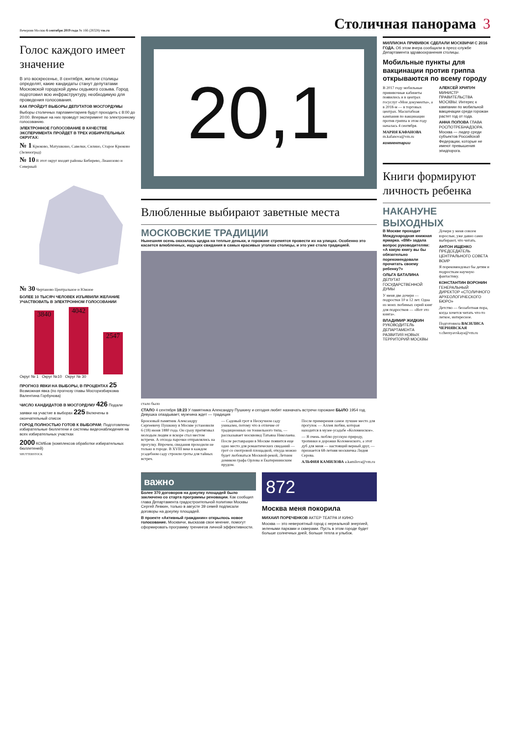Вечерняя Москва 6 сентября 2019 года № 166 (28328) vm.ru
Столичная панорама 3
Голос каждого имеет значение
В это воскресенье, 8 сентября, жители столицы определят, какие кандидаты станут депутатами Московской городской думы седьмого созыва. Город подготовил всю инфраструктуру, необходимую для проведения голосования.
КАК ПРОЙДУТ ВЫБОРЫ ДЕПУТАТОВ МОСГОРДУМЫ
Выборы столичных парламентариев будут проходить с 8:00 до 20:00. Впервые на них проведут эксперимент по электронному голосованию.
ЭЛЕКТРОННОЕ ГОЛОСОВАНИЕ В КАЧЕСТВЕ ЭКСПЕРИМЕНТА ПРОЙДЕТ В ТРЕХ ИЗБИРАТЕЛЬНЫХ ОКРУГАХ:
№ 1 Крюково, Матушкино, Савелки, Силино, Старое Крюково (Зеленоград)
№ 10 В этот округ входят районы Бибирево, Лианозово и Северный
№ 30 Чертаново Центральное и Южное
БОЛЕЕ 10 ТЫСЯЧ ЧЕЛОВЕК ИЗЪЯВИЛИ ЖЕЛАНИЕ УЧАСТВОВАТЬ В ЭЛЕКТРОННОМ ГОЛОСОВАНИИ
3840
4042
2547
Округ № 1 Округ №10 Округ № 30
ПРОГНОЗ ЯВКИ НА ВЫБОРЫ, В ПРОЦЕНТАХ 25 Возможная явка (по прогнозу главы Мосгоризбиркома Валентина Горбунова)
ЧИСЛО КАНДИДАТОВ В МОСГОРДУМУ 426 Подали заявки на участие в выборах 225 Включены в окончательный список
ГОРОД ПОЛНОСТЬЮ ГОТОВ К ВЫБОРАМ: Подготовлены избирательные бюллетени и системы видеонаблюдения на всех избирательных участках
2000 КОИБов (комплексов обработки избирательных бюллетеней)
SHUTTERSTOCK
20,1
Влюбленные выбирают заветные места
МОСКОВСКИЕ ТРАДИЦИИ
Нынешняя осень оказалась щедра на теплые деньки, и горожане стремятся провести их на улицах. Особенно это касается влюбленных, ищущих свидания в самых красивых уголках столицы, и это уже стало традицией.
стало было
СТАЛО 4 сентября 18:23 У памятника Александру Пушкину и сегодня любят назначать встречи горожане БЫЛО 1954 год. Девушка опаздывает, мужчина ждет — традиция
Бронзовый памятник Александру Сергеевичу Пушкину в Москве установили 6 (18) июня 1880 года. Он сразу притягивал молодым людям и вскоре стал местом встречи. А отсюда парочки отправлялись на прогулку. Впрочем, свидания проходили не только в городе. В XVIII веке в каждом усадебном саду строили гроты для тайных встреч.
— Садовый грот в Нескучном саду уникален, потому что в отличие от традиционных он тоннельного типа, — рассказывает москвовед Татьяна Николаева.
После реставрации в Москве появится еще одно место для романтических свиданий — грот со смотровой площадкой, откуда можно будет любоваться Москвой-рекой, Летним домиком графа Орлова и Екатерининским прудом.
После примирения самое лучшее место для прогулок — Аллея любви, которая находится в музее-усадьбе «Коломенское».
— Я очень люблю русскую природу, тропинки и дорожки Коломенского, а этот дуб для меня — настоящий верный друг, — признается 68-летняя москвичка Лидия Серова.
АЛЬФИЯ КАМИЛОВА a.kamilova@vm.ru
важно
Более 370 договоров на докупку площадей было заключено со старта программы реновации. Как сообщил глава Департамента градостроительной политики Москвы Сергей Левкин, только в августе 39 семей подписали договоры на докупку площадей.
В проекте «Активный гражданин» открылось новое голосование. Москвичи, высказав свое мнение, помогут сформировать программу тренингов личной эффективности.
872
Москва меня покорила
МИХАИЛ ПОРЕЧЕНКОВ АКТЕР ТЕАТРА И КИНО
Москва — это невероятный город с нереальной энергией, зелеными парками и скверами. Пусть в этом городе будет больше солнечных дней, больше тепла и улыбок.
МИЛЛИОНА ПРИВИВОК СДЕЛАЛИ МОСКВИЧИ С 2016 ГОДА. Об этом вчера сообщили в пресс-службе Департамента здравоохранения столицы.
Мобильные пункты для вакцинации против гриппа открываются по всему городу
В 2017 году мобильные прививочные кабинеты появились и в центрах госуслуг «Мои документы», а в 2018-м — в торговых центрах. Масштабная кампания по вакцинации против гриппа в этом году началась 4 сентября.
МАРИЯ КАФАНОВА m.kafanova@vm.ru
комментарии
АЛЕКСЕЙ ХРИПУН МИНИСТР ПРАВИТЕЛЬСТВА МОСКВЫ. Интерес к кампании по мобильной вакцинации среди горожан растет год от года.
АННА ПОПОВА ГЛАВА РОСПОТРЕБНАДЗОРА. Москва — лидер среди субъектов Российской Федерации, которые не имеют превышения эпидпорога.
Книги формируют личность ребенка
НАКАНУНЕ ВЫХОДНЫХ
В Москве проходит Международная книжная ярмарка. «ВМ» задала вопрос руководителям: «А какую книгу вы бы обязательно порекомендовали прочитать своему ребенку?»
ОЛЬГА БАТАЛИНА ДЕПУТАТ ГОСУДАРСТВЕННОЙ ДУМЫ
У меня две дочери — подростки 10 и 12 лет. Одна из моих любимых серий книг для подростков — «Вот это книга».
ВЛАДИМИР ЖИДКИН РУКОВОДИТЕЛЬ ДЕПАРТАМЕНТА РАЗВИТИЯ НОВЫХ ТЕРРИТОРИЙ МОСКВЫ
Дочери у меня совсем взрослые, уже давно сами выбирают, что читать.
АНТОН ИЩЕНКО ПРЕДСЕДАТЕЛЬ ЦЕНТРАЛЬНОГО СОВЕТА ВОИР
Я порекомендовал бы детям и подросткам научную фантастику.
КОНСТАНТИН ВОРОНИН ГЕНЕРАЛЬНЫЙ ДИРЕКТОР «СТОЛИЧНОГО АРХЕОЛОГИЧЕСКОГО БЮРО»
Детство — беззаботная пора, когда хочется читать что-то легкое, интересное.
Подготовила ВАСИЛИСА ЧЕРНЯВСКАЯ v.chernyavskaya@vm.ru